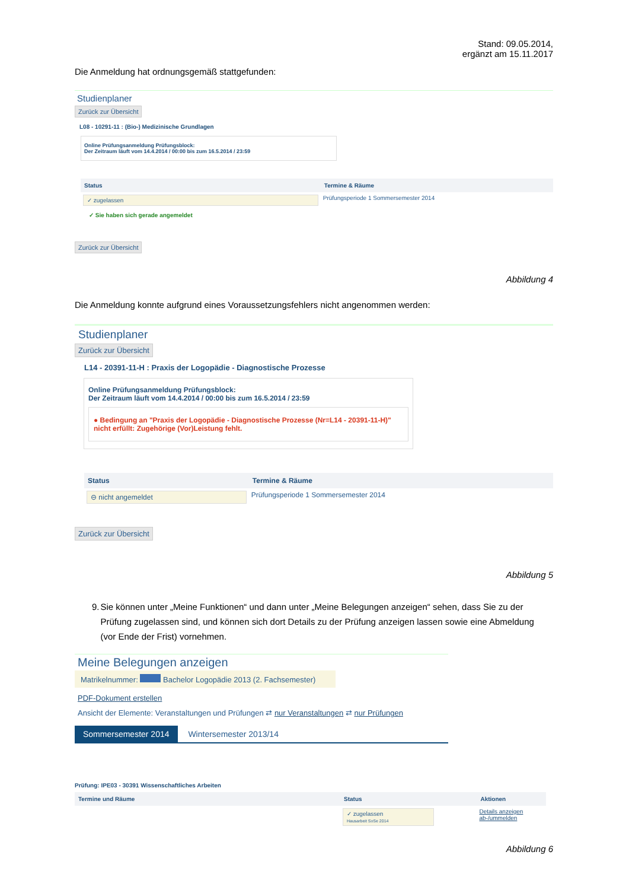Stand: 09.05.2014,
ergänzt am 15.11.2017
Die Anmeldung hat ordnungsgemäß stattgefunden:
Studienplaner
Zurück zur Übersicht
L08 - 10291-11 : (Bio-) Medizinische Grundlagen
Online Prüfungsanmeldung Prüfungsblock:
Der Zeitraum läuft vom 14.4.2014 / 00:00 bis zum 16.5.2014 / 23:59
| Status | Termine & Räume |
| --- | --- |
| ✓ zugelassen ✓ Sie haben sich gerade angemeldet | Prüfungsperiode 1 Sommersemester 2014 |
Zurück zur Übersicht
Abbildung 4
Die Anmeldung konnte aufgrund eines Voraussetzungsfehlers nicht angenommen werden:
Studienplaner
Zurück zur Übersicht
L14 - 20391-11-H : Praxis der Logopädie - Diagnostische Prozesse
Online Prüfungsanmeldung Prüfungsblock:
Der Zeitraum läuft vom 14.4.2014 / 00:00 bis zum 16.5.2014 / 23:59
● Bedingung an "Praxis der Logopädie - Diagnostische Prozesse (Nr=L14 - 20391-11-H)" nicht erfüllt: Zugehörige (Vor)Leistung fehlt.
| Status | Termine & Räume |
| --- | --- |
| ⊖ nicht angemeldet | Prüfungsperiode 1 Sommersemester 2014 |
Zurück zur Übersicht
Abbildung 5
9. Sie können unter „Meine Funktionen“ und dann unter „Meine Belegungen anzeigen“ sehen, dass Sie zu der Prüfung zugelassen sind, und können sich dort Details zu der Prüfung anzeigen lassen sowie eine Abmeldung (vor Ende der Frist) vornehmen.
Meine Belegungen anzeigen
Matrikelnummer: Bachelor Logopädie 2013 (2. Fachsemester)
PDF-Dokument erstellen
Ansicht der Elemente: Veranstaltungen und Prüfungen ⇄ nur Veranstaltungen ⇄ nur Prüfungen
Sommersemester 2014 Wintersemester 2013/14
Prüfung: IPE03 - 30391 Wissenschaftliches Arbeiten
| Termine und Räume | Status | Aktionen |
| --- | --- | --- |
| | ✓ zugelassen Hausarbeit SoSe 2014 | Details anzeigen ab-/ummelden |
Abbildung 6